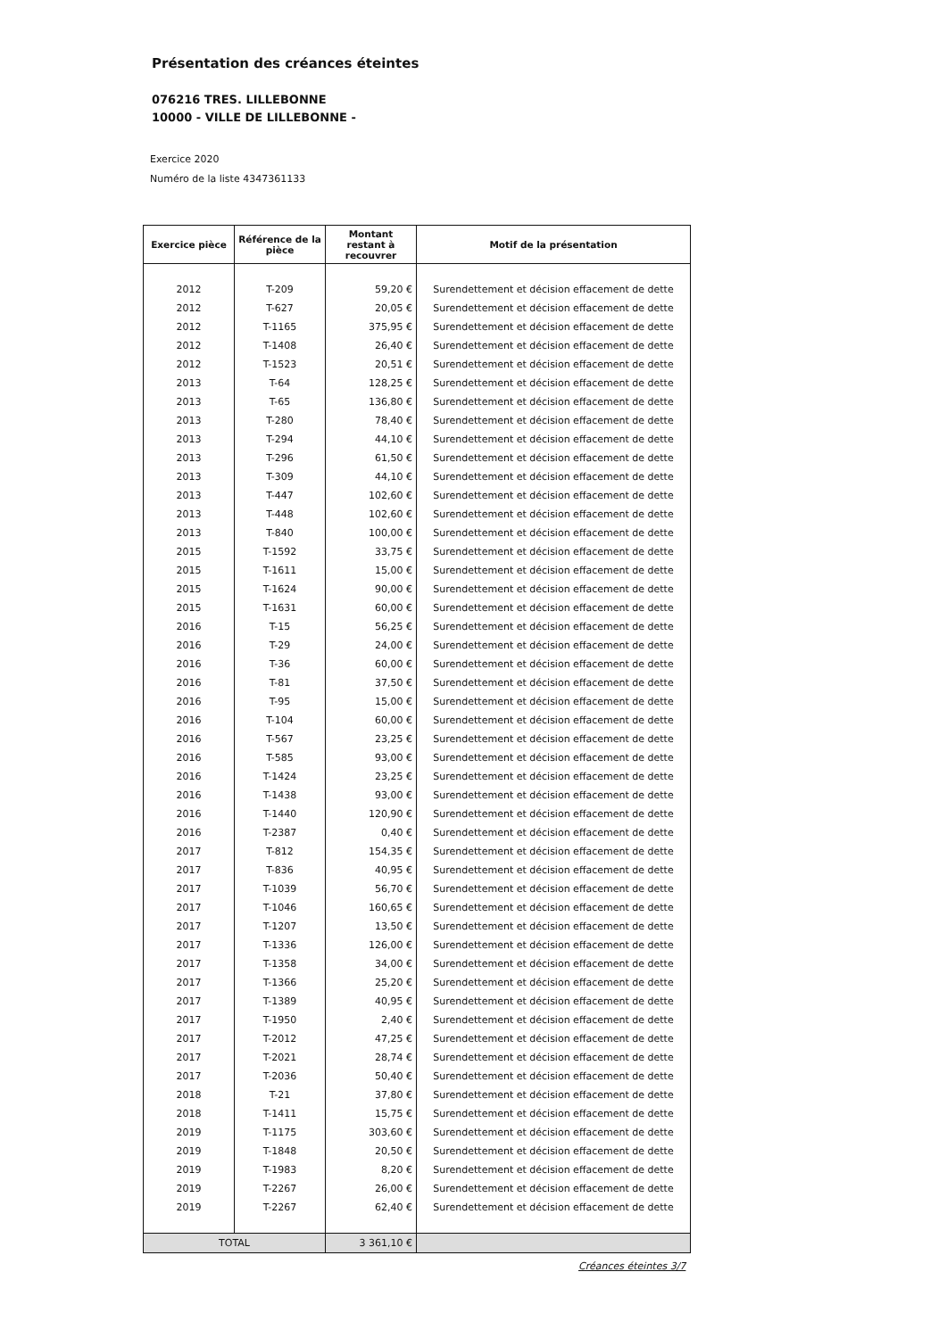Présentation des créances éteintes
076216 TRES. LILLEBONNE
10000 - VILLE DE LILLEBONNE -
Exercice 2020
Numéro de la liste 4347361133
| Exercice pièce | Référence de la pièce | Montant restant à recouvrer | Motif de la présentation |
| --- | --- | --- | --- |
| 2012 | T-209 | 59,20 € | Surendettement et décision effacement de dette |
| 2012 | T-627 | 20,05 € | Surendettement et décision effacement de dette |
| 2012 | T-1165 | 375,95 € | Surendettement et décision effacement de dette |
| 2012 | T-1408 | 26,40 € | Surendettement et décision effacement de dette |
| 2012 | T-1523 | 20,51 € | Surendettement et décision effacement de dette |
| 2013 | T-64 | 128,25 € | Surendettement et décision effacement de dette |
| 2013 | T-65 | 136,80 € | Surendettement et décision effacement de dette |
| 2013 | T-280 | 78,40 € | Surendettement et décision effacement de dette |
| 2013 | T-294 | 44,10 € | Surendettement et décision effacement de dette |
| 2013 | T-296 | 61,50 € | Surendettement et décision effacement de dette |
| 2013 | T-309 | 44,10 € | Surendettement et décision effacement de dette |
| 2013 | T-447 | 102,60 € | Surendettement et décision effacement de dette |
| 2013 | T-448 | 102,60 € | Surendettement et décision effacement de dette |
| 2013 | T-840 | 100,00 € | Surendettement et décision effacement de dette |
| 2015 | T-1592 | 33,75 € | Surendettement et décision effacement de dette |
| 2015 | T-1611 | 15,00 € | Surendettement et décision effacement de dette |
| 2015 | T-1624 | 90,00 € | Surendettement et décision effacement de dette |
| 2015 | T-1631 | 60,00 € | Surendettement et décision effacement de dette |
| 2016 | T-15 | 56,25 € | Surendettement et décision effacement de dette |
| 2016 | T-29 | 24,00 € | Surendettement et décision effacement de dette |
| 2016 | T-36 | 60,00 € | Surendettement et décision effacement de dette |
| 2016 | T-81 | 37,50 € | Surendettement et décision effacement de dette |
| 2016 | T-95 | 15,00 € | Surendettement et décision effacement de dette |
| 2016 | T-104 | 60,00 € | Surendettement et décision effacement de dette |
| 2016 | T-567 | 23,25 € | Surendettement et décision effacement de dette |
| 2016 | T-585 | 93,00 € | Surendettement et décision effacement de dette |
| 2016 | T-1424 | 23,25 € | Surendettement et décision effacement de dette |
| 2016 | T-1438 | 93,00 € | Surendettement et décision effacement de dette |
| 2016 | T-1440 | 120,90 € | Surendettement et décision effacement de dette |
| 2016 | T-2387 | 0,40 € | Surendettement et décision effacement de dette |
| 2017 | T-812 | 154,35 € | Surendettement et décision effacement de dette |
| 2017 | T-836 | 40,95 € | Surendettement et décision effacement de dette |
| 2017 | T-1039 | 56,70 € | Surendettement et décision effacement de dette |
| 2017 | T-1046 | 160,65 € | Surendettement et décision effacement de dette |
| 2017 | T-1207 | 13,50 € | Surendettement et décision effacement de dette |
| 2017 | T-1336 | 126,00 € | Surendettement et décision effacement de dette |
| 2017 | T-1358 | 34,00 € | Surendettement et décision effacement de dette |
| 2017 | T-1366 | 25,20 € | Surendettement et décision effacement de dette |
| 2017 | T-1389 | 40,95 € | Surendettement et décision effacement de dette |
| 2017 | T-1950 | 2,40 € | Surendettement et décision effacement de dette |
| 2017 | T-2012 | 47,25 € | Surendettement et décision effacement de dette |
| 2017 | T-2021 | 28,74 € | Surendettement et décision effacement de dette |
| 2017 | T-2036 | 50,40 € | Surendettement et décision effacement de dette |
| 2018 | T-21 | 37,80 € | Surendettement et décision effacement de dette |
| 2018 | T-1411 | 15,75 € | Surendettement et décision effacement de dette |
| 2019 | T-1175 | 303,60 € | Surendettement et décision effacement de dette |
| 2019 | T-1848 | 20,50 € | Surendettement et décision effacement de dette |
| 2019 | T-1983 | 8,20 € | Surendettement et décision effacement de dette |
| 2019 | T-2267 | 26,00 € | Surendettement et décision effacement de dette |
| 2019 | T-2267 | 62,40 € | Surendettement et décision effacement de dette |
| TOTAL | | 3 361,10 € | |
Créances éteintes 3/7